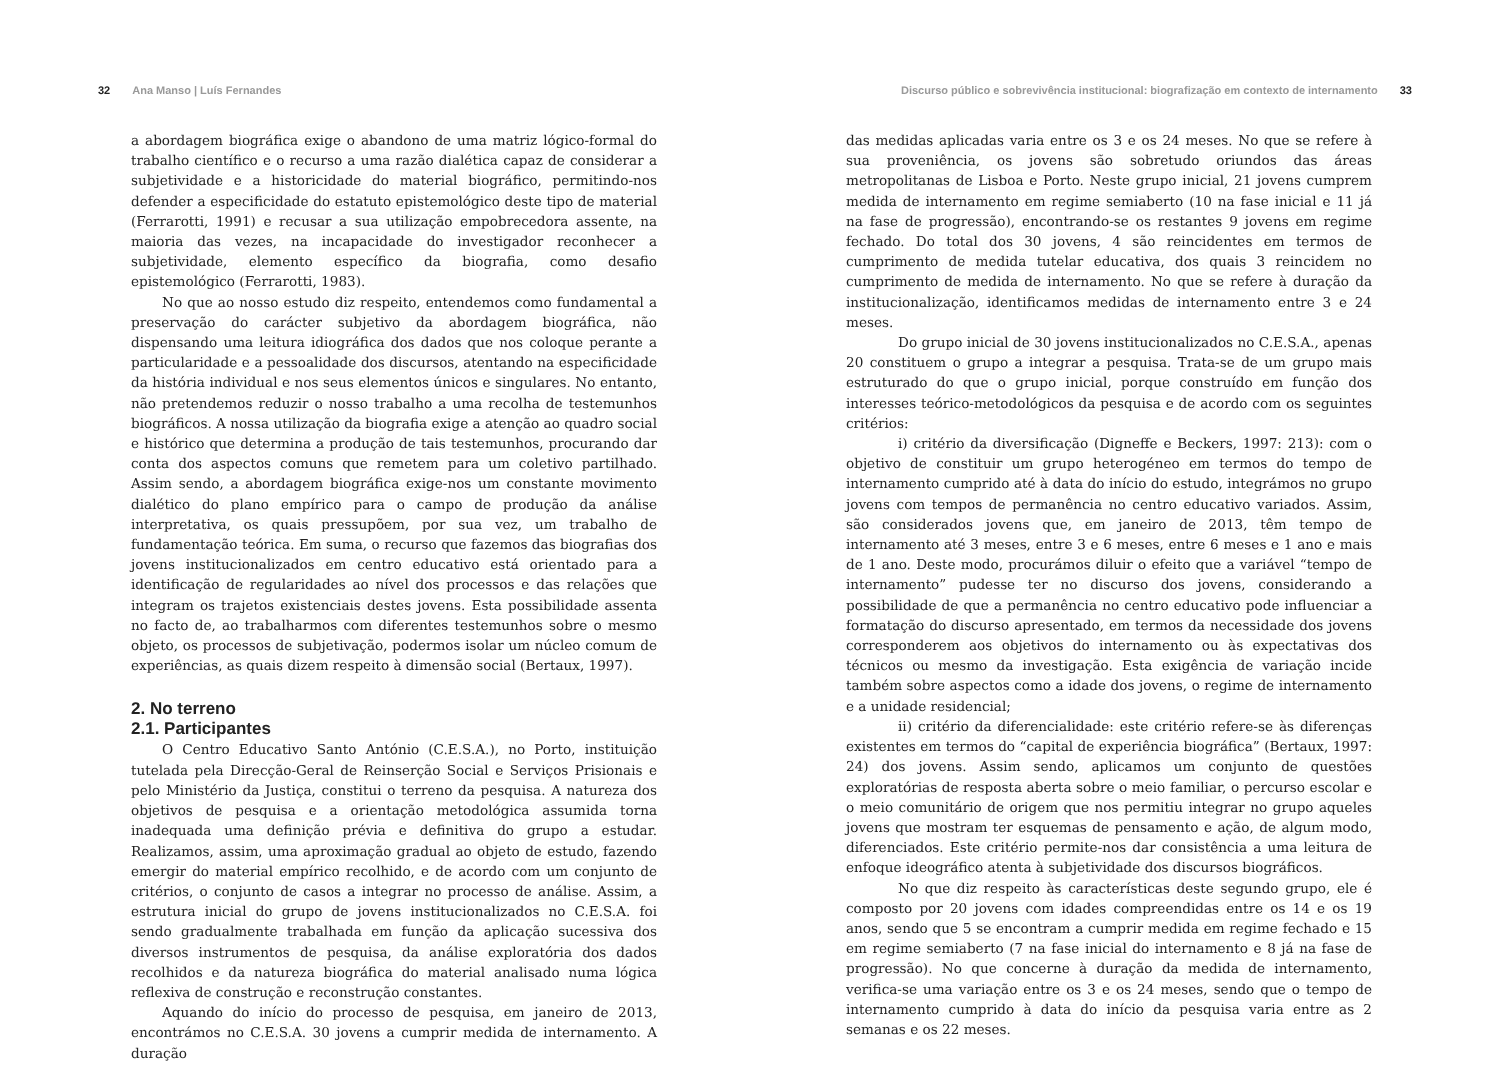32 Ana Manso | Luís Fernandes
a abordagem biográfica exige o abandono de uma matriz lógico-formal do trabalho científico e o recurso a uma razão dialética capaz de considerar a subjetividade e a historicidade do material biográfico, permitindo-nos defender a especificidade do estatuto epistemológico deste tipo de material (Ferrarotti, 1991) e recusar a sua utilização empobrecedora assente, na maioria das vezes, na incapacidade do investigador reconhecer a subjetividade, elemento específico da biografia, como desafio epistemológico (Ferrarotti, 1983).
No que ao nosso estudo diz respeito, entendemos como fundamental a preservação do carácter subjetivo da abordagem biográfica, não dispensando uma leitura idiográfica dos dados que nos coloque perante a particularidade e a pessoalidade dos discursos, atentando na especificidade da história individual e nos seus elementos únicos e singulares. No entanto, não pretendemos reduzir o nosso trabalho a uma recolha de testemunhos biográficos. A nossa utilização da biografia exige a atenção ao quadro social e histórico que determina a produção de tais testemunhos, procurando dar conta dos aspectos comuns que remetem para um coletivo partilhado. Assim sendo, a abordagem biográfica exige-nos um constante movimento dialético do plano empírico para o campo de produção da análise interpretativa, os quais pressupõem, por sua vez, um trabalho de fundamentação teórica. Em suma, o recurso que fazemos das biografias dos jovens institucionalizados em centro educativo está orientado para a identificação de regularidades ao nível dos processos e das relações que integram os trajetos existenciais destes jovens. Esta possibilidade assenta no facto de, ao trabalharmos com diferentes testemunhos sobre o mesmo objeto, os processos de subjetivação, podermos isolar um núcleo comum de experiências, as quais dizem respeito à dimensão social (Bertaux, 1997).
2. No terreno
2.1. Participantes
O Centro Educativo Santo António (C.E.S.A.), no Porto, instituição tutelada pela Direcção-Geral de Reinserção Social e Serviços Prisionais e pelo Ministério da Justiça, constitui o terreno da pesquisa. A natureza dos objetivos de pesquisa e a orientação metodológica assumida torna inadequada uma definição prévia e definitiva do grupo a estudar. Realizamos, assim, uma aproximação gradual ao objeto de estudo, fazendo emergir do material empírico recolhido, e de acordo com um conjunto de critérios, o conjunto de casos a integrar no processo de análise. Assim, a estrutura inicial do grupo de jovens institucionalizados no C.E.S.A. foi sendo gradualmente trabalhada em função da aplicação sucessiva dos diversos instrumentos de pesquisa, da análise exploratória dos dados recolhidos e da natureza biográfica do material analisado numa lógica reflexiva de construção e reconstrução constantes.
Aquando do início do processo de pesquisa, em janeiro de 2013, encontrámos no C.E.S.A. 30 jovens a cumprir medida de internamento. A duração
Discurso público e sobrevivência institucional: biografização em contexto de internamento 33
das medidas aplicadas varia entre os 3 e os 24 meses. No que se refere à sua proveniência, os jovens são sobretudo oriundos das áreas metropolitanas de Lisboa e Porto. Neste grupo inicial, 21 jovens cumprem medida de internamento em regime semiaberto (10 na fase inicial e 11 já na fase de progressão), encontrando-se os restantes 9 jovens em regime fechado. Do total dos 30 jovens, 4 são reincidentes em termos de cumprimento de medida tutelar educativa, dos quais 3 reincidem no cumprimento de medida de internamento. No que se refere à duração da institucionalização, identificamos medidas de internamento entre 3 e 24 meses.
Do grupo inicial de 30 jovens institucionalizados no C.E.S.A., apenas 20 constituem o grupo a integrar a pesquisa. Trata-se de um grupo mais estruturado do que o grupo inicial, porque construído em função dos interesses teórico-metodológicos da pesquisa e de acordo com os seguintes critérios:
i) critério da diversificação (Digneffe e Beckers, 1997: 213): com o objetivo de constituir um grupo heterogéneo em termos do tempo de internamento cumprido até à data do início do estudo, integrámos no grupo jovens com tempos de permanência no centro educativo variados. Assim, são considerados jovens que, em janeiro de 2013, têm tempo de internamento até 3 meses, entre 3 e 6 meses, entre 6 meses e 1 ano e mais de 1 ano. Deste modo, procurámos diluir o efeito que a variável “tempo de internamento” pudesse ter no discurso dos jovens, considerando a possibilidade de que a permanência no centro educativo pode influenciar a formatação do discurso apresentado, em termos da necessidade dos jovens corresponderem aos objetivos do internamento ou às expectativas dos técnicos ou mesmo da investigação. Esta exigência de variação incide também sobre aspectos como a idade dos jovens, o regime de internamento e a unidade residencial;
ii) critério da diferencialidade: este critério refere-se às diferenças existentes em termos do “capital de experiência biográfica” (Bertaux, 1997: 24) dos jovens. Assim sendo, aplicamos um conjunto de questões exploratórias de resposta aberta sobre o meio familiar, o percurso escolar e o meio comunitário de origem que nos permitiu integrar no grupo aqueles jovens que mostram ter esquemas de pensamento e ação, de algum modo, diferenciados. Este critério permite-nos dar consistência a uma leitura de enfoque ideográfico atenta à subjetividade dos discursos biográficos.
No que diz respeito às características deste segundo grupo, ele é composto por 20 jovens com idades compreendidas entre os 14 e os 19 anos, sendo que 5 se encontram a cumprir medida em regime fechado e 15 em regime semiaberto (7 na fase inicial do internamento e 8 já na fase de progressão). No que concerne à duração da medida de internamento, verifica-se uma variação entre os 3 e os 24 meses, sendo que o tempo de internamento cumprido à data do início da pesquisa varia entre as 2 semanas e os 22 meses.